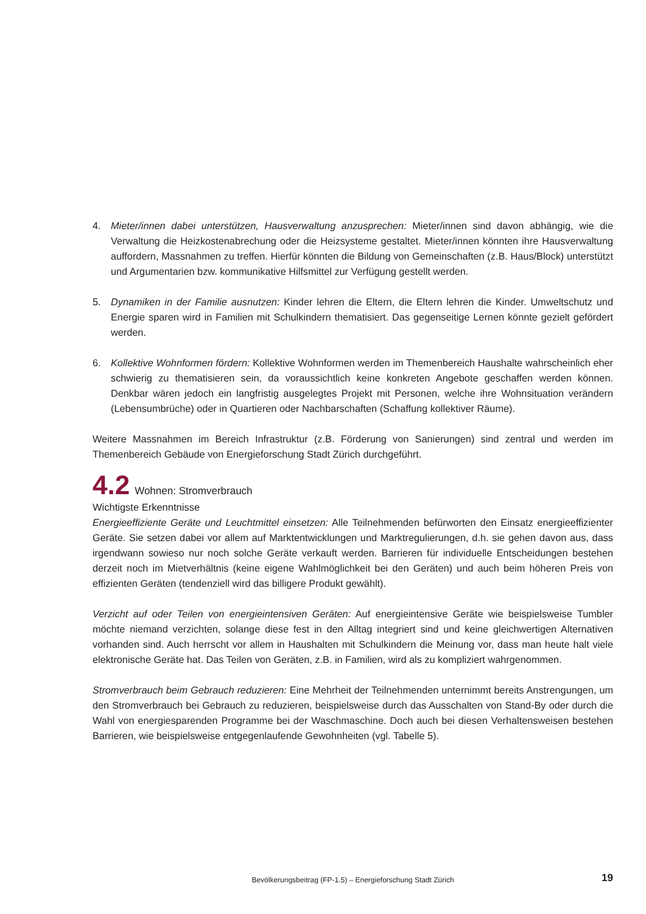4. Mieter/innen dabei unterstützen, Hausverwaltung anzusprechen: Mieter/innen sind davon abhängig, wie die Verwaltung die Heizkostenabrechung oder die Heizsysteme gestaltet. Mieter/innen könnten ihre Hausverwaltung auffordern, Massnahmen zu treffen. Hierfür könnten die Bildung von Gemeinschaften (z.B. Haus/Block) unterstützt und Argumentarien bzw. kommunikative Hilfsmittel zur Verfügung gestellt werden.
5. Dynamiken in der Familie ausnutzen: Kinder lehren die Eltern, die Eltern lehren die Kinder. Umweltschutz und Energie sparen wird in Familien mit Schulkindern thematisiert. Das gegenseitige Lernen könnte gezielt gefördert werden.
6. Kollektive Wohnformen fördern: Kollektive Wohnformen werden im Themenbereich Haushalte wahrscheinlich eher schwierig zu thematisieren sein, da voraussichtlich keine konkreten Angebote geschaffen werden können. Denkbar wären jedoch ein langfristig ausgelegtes Projekt mit Personen, welche ihre Wohnsituation verändern (Lebensumbrüche) oder in Quartieren oder Nachbarschaften (Schaffung kollektiver Räume).
Weitere Massnahmen im Bereich Infrastruktur (z.B. Förderung von Sanierungen) sind zentral und werden im Themenbereich Gebäude von Energieforschung Stadt Zürich durchgeführt.
4.2 Wohnen: Stromverbrauch
Wichtigste Erkenntnisse
Energieeffiziente Geräte und Leuchtmittel einsetzen: Alle Teilnehmenden befürworten den Einsatz energieeffizienter Geräte. Sie setzen dabei vor allem auf Marktentwicklungen und Marktregulierungen, d.h. sie gehen davon aus, dass irgendwann sowieso nur noch solche Geräte verkauft werden. Barrieren für individuelle Entscheidungen bestehen derzeit noch im Mietverhältnis (keine eigene Wahlmöglichkeit bei den Geräten) und auch beim höheren Preis von effizienten Geräten (tendenziell wird das billigere Produkt gewählt).
Verzicht auf oder Teilen von energieintensiven Geräten: Auf energieintensive Geräte wie beispielsweise Tumbler möchte niemand verzichten, solange diese fest in den Alltag integriert sind und keine gleichwertigen Alternativen vorhanden sind. Auch herrscht vor allem in Haushalten mit Schulkindern die Meinung vor, dass man heute halt viele elektronische Geräte hat. Das Teilen von Geräten, z.B. in Familien, wird als zu kompliziert wahrgenommen.
Stromverbrauch beim Gebrauch reduzieren: Eine Mehrheit der Teilnehmenden unternimmt bereits Anstrengungen, um den Stromverbrauch bei Gebrauch zu reduzieren, beispielsweise durch das Ausschalten von Stand-By oder durch die Wahl von energiesparenden Programme bei der Waschmaschine. Doch auch bei diesen Verhaltensweisen bestehen Barrieren, wie beispielsweise entgegenlaufende Gewohnheiten (vgl. Tabelle 5).
Bevölkerungsbeitrag (FP-1.5) – Energieforschung Stadt Zürich 19